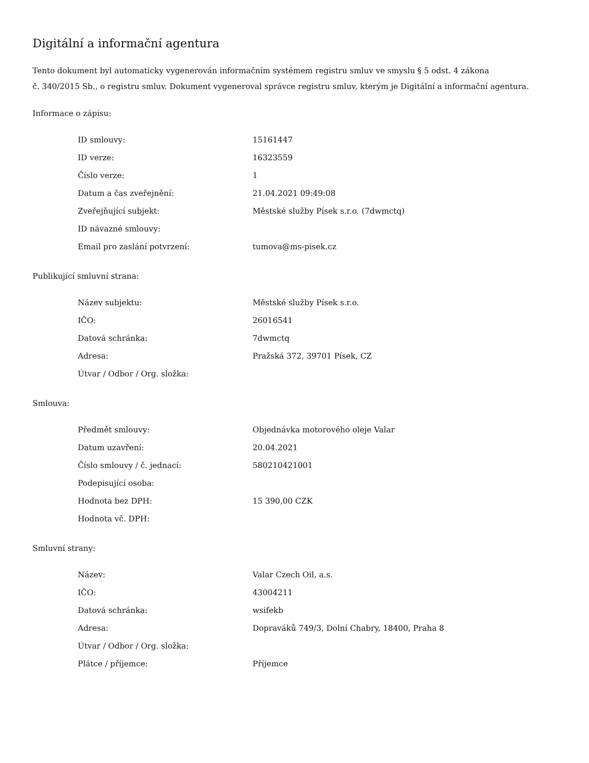Digitální a informační agentura
Tento dokument byl automaticky vygenerován informačním systémem registru smluv ve smyslu § 5 odst. 4 zákona
č. 340/2015 Sb., o registru smluv. Dokument vygeneroval správce registru smluv, kterým je Digitální a informační agentura.
Informace o zápisu:
| ID smlouvy: | 15161447 |
| ID verze: | 16323559 |
| Číslo verze: | 1 |
| Datum a čas zveřejnění: | 21.04.2021 09:49:08 |
| Zveřejňující subjekt: | Městské služby Písek s.r.o. (7dwmctq) |
| ID návazné smlouvy: | |
| Email pro zaslání potvrzení: | tumova@ms-pisek.cz |
Publikující smluvní strana:
| Název subjektu: | Městské služby Písek s.r.o. |
| IČO: | 26016541 |
| Datová schránka: | 7dwmctq |
| Adresa: | Pražská 372, 39701 Písek, CZ |
| Útvar / Odbor / Org. složka: | |
Smlouva:
| Předmět smlouvy: | Objednávka motorového oleje Valar |
| Datum uzavření: | 20.04.2021 |
| Číslo smlouvy / č. jednací: | 580210421001 |
| Podepisující osoba: | |
| Hodnota bez DPH: | 15 390,00 CZK |
| Hodnota vč. DPH: | |
Smluvní strany:
| Název: | Valar Czech Oil, a.s. |
| IČO: | 43004211 |
| Datová schránka: | wsifekb |
| Adresa: | Dopraváků 749/3, Dolní Chabry, 18400, Praha 8 |
| Útvar / Odbor / Org. složka: | |
| Plátce / příjemce: | Příjemce |